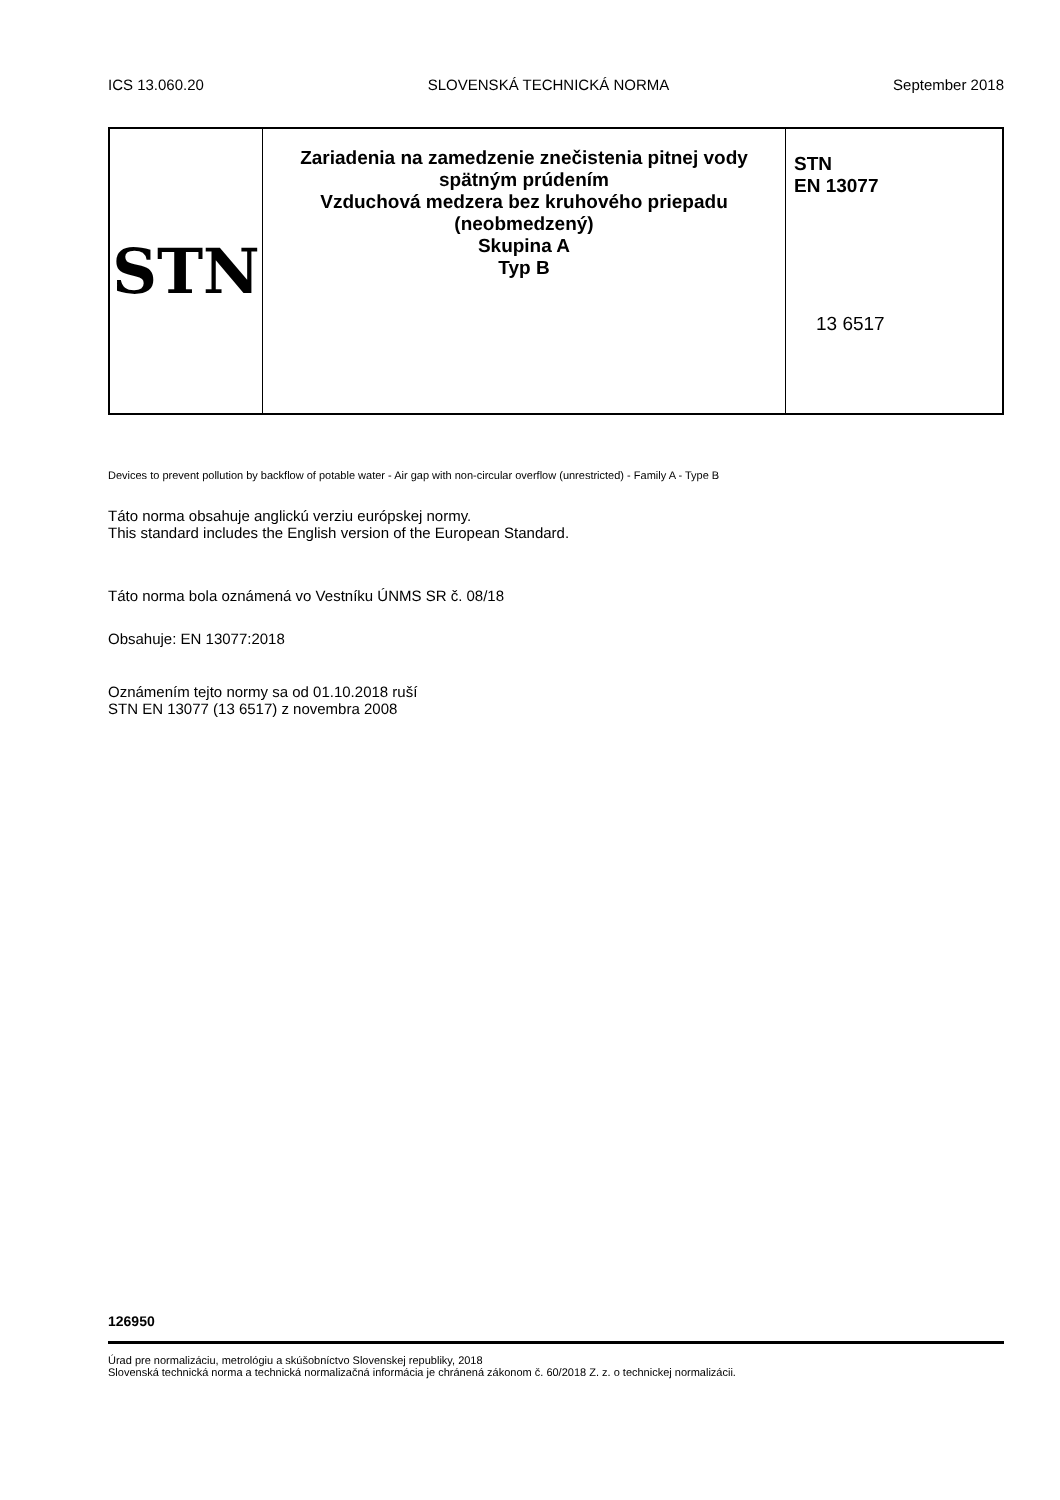ICS 13.060.20 SLOVENSKÁ TECHNICKÁ NORMA September 2018
| STN | Zariadenia na zamedzenie znečistenia pitnej vody spätným prúdením Vzduchová medzera bez kruhového priepadu (neobmedzený) Skupina A Typ B | STN EN 13077 13 6517 |
Devices to prevent pollution by backflow of potable water - Air gap with non-circular overflow (unrestricted) - Family A - Type B
Táto norma obsahuje anglickú verziu európskej normy.
This standard includes the English version of the European Standard.
Táto norma bola oznámená vo Vestníku ÚNMS SR č. 08/18
Obsahuje: EN 13077:2018
Oznámením tejto normy sa od 01.10.2018 ruší
STN EN 13077 (13 6517) z novembra 2008
126950
Úrad pre normalizáciu, metrológiu a skúšobníctvo Slovenskej republiky, 2018
Slovenská technická norma a technická normalizačná informácia je chránená zákonom č. 60/2018 Z. z. o technickej normalizácii.